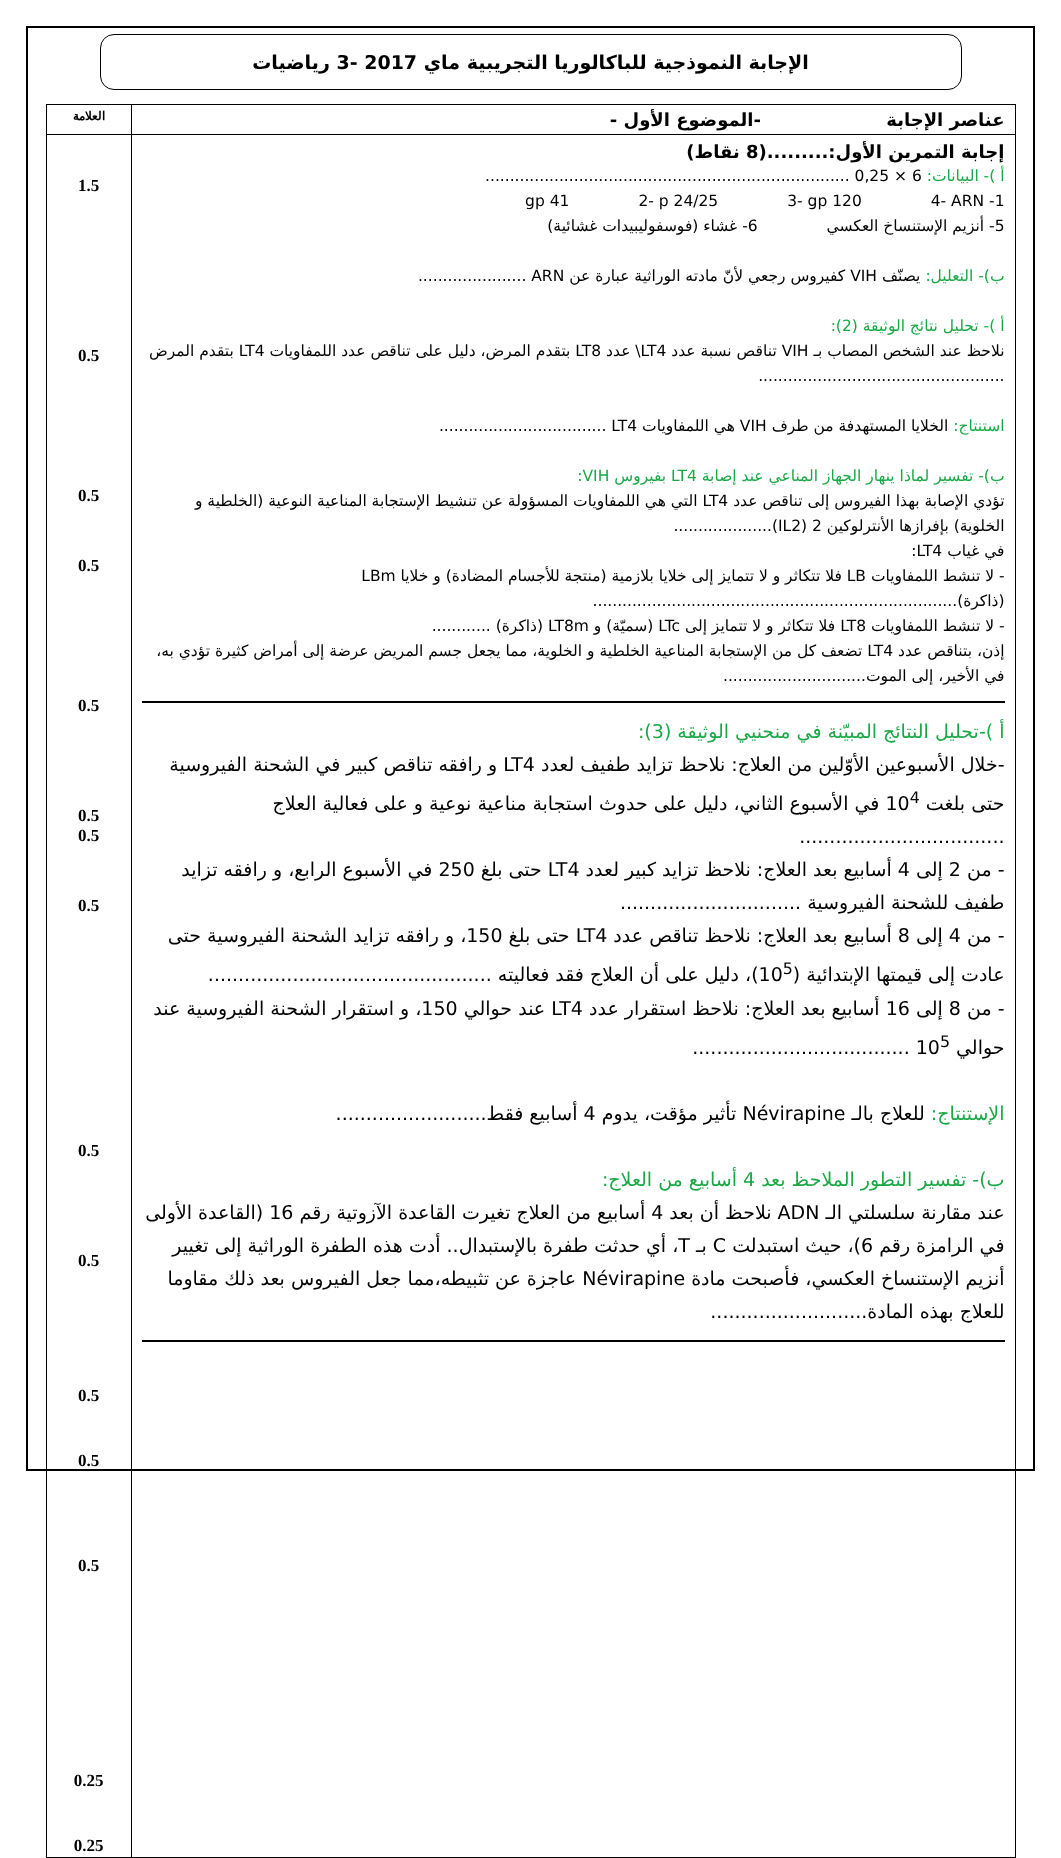الإجابة النموذجية للباكالوريا التجريبية ماي 2017 -3 رياضيات
| عناصر الإجابة -الموضوع الأول - | العلامة |
| --- | --- |
| إجابة التمرين الأول:.........(8 نقاط) أ )- البيانات: 6 × 0,25 .......................................................................... 1- gp 41 2- p 24/25 3- gp 120 4- ARN 5- أنزيم الإستنساخ العكسي 6- غشاء (فوسفوليبيدات غشائية) ب)- التعليل: يصنّف VIH كفيروس رجعي لأنّ مادته الوراثية عبارة عن ARN ...................... أ )- تحليل نتائج الوثيقة (2): نلاحظ عند الشخص المصاب بـ VIH تناقص نسبة عدد LT4\ عدد LT8 بتقدم المرض، دليل على تناقص عدد اللمفاويات LT4 بتقدم المرض .................................................. استنتاج: الخلايا المستهدفة من طرف VIH هي اللمفاويات LT4 .................................. ب)- تفسير لماذا ينهار الجهاز المناعي عند إصابة LT4 بفيروس VIH: تؤدي الإصابة بهذا الفيروس إلى تناقص عدد LT4 التي هي اللمفاويات المسؤولة عن تنشيط الإستجابة المناعية النوعية (الخلطية و الخلوية) بإفرازها الأنترلوكين 2 (IL2).................... في غياب LT4: - لا تنشط اللمفاويات LB فلا تتكاثر و لا تتمايز إلى خلايا بلازمية (منتجة للأجسام المضادة) و خلايا LBm (ذاكرة).......................................................................... - لا تنشط اللمفاويات LT8 فلا تتكاثر و لا تتمايز إلى LTc (سميّة) و LT8m (ذاكرة) ............ إذن، بتناقص عدد LT4 تضعف كل من الإستجابة المناعية الخلطية و الخلوية، مما يجعل جسم المريض عرضة إلى أمراض كثيرة تؤدي به، في الأخير، إلى الموت............................. أ )-تحليل النتائج المبيّنة في منحنيي الوثيقة (3): -خلال الأسبوعين الأوّلين من العلاج: نلاحظ تزايد طفيف لعدد LT4 و رافقه تناقص كبير في الشحنة الفيروسية حتى بلغت 10<sup>4</sup> في الأسبوع الثاني، دليل على حدوث استجابة مناعية نوعية و على فعالية العلاج .................................. - من 2 إلى 4 أسابيع بعد العلاج: نلاحظ تزايد كبير لعدد LT4 حتى بلغ 250 في الأسبوع الرابع، و رافقه تزايد طفيف للشحنة الفيروسية .............................. - من 4 إلى 8 أسابيع بعد العلاج: نلاحظ تناقص عدد LT4 حتى بلغ 150، و رافقه تزايد الشحنة الفيروسية حتى عادت إلى قيمتها الإبتدائية (10<sup>5</sup>)، دليل على أن العلاج فقد فعاليته ............................................... - من 8 إلى 16 أسابيع بعد العلاج: نلاحظ استقرار عدد LT4 عند حوالي 150، و استقرار الشحنة الفيروسية عند حوالي 10<sup>5</sup> .................................... الإستنتاج: للعلاج بالـ Névirapine تأثير مؤقت، يدوم 4 أسابيع فقط......................... ب)- تفسير التطور الملاحظ بعد 4 أسابيع من العلاج: عند مقارنة سلسلتي الـ ADN نلاحظ أن بعد 4 أسابيع من العلاج تغيرت القاعدة الآزوتية رقم 16 (القاعدة الأولى في الرامزة رقم 6)، حيث استبدلت C بـ T، أي حدثت طفرة بالإستبدال.. أدت هذه الطفرة الوراثية إلى تغيير أنزيم الإستنساخ العكسي، فأصبحت مادة Névirapine عاجزة عن تثبيطه،مما جعل الفيروس بعد ذلك مقاوما للعلاج بهذه المادة.......................... | 1.5 0.5 0.5 0.5 0.5 0.5 0.5 0.5 0.5 0.5 0.5 0.5 0.5 0.25 0.25 |